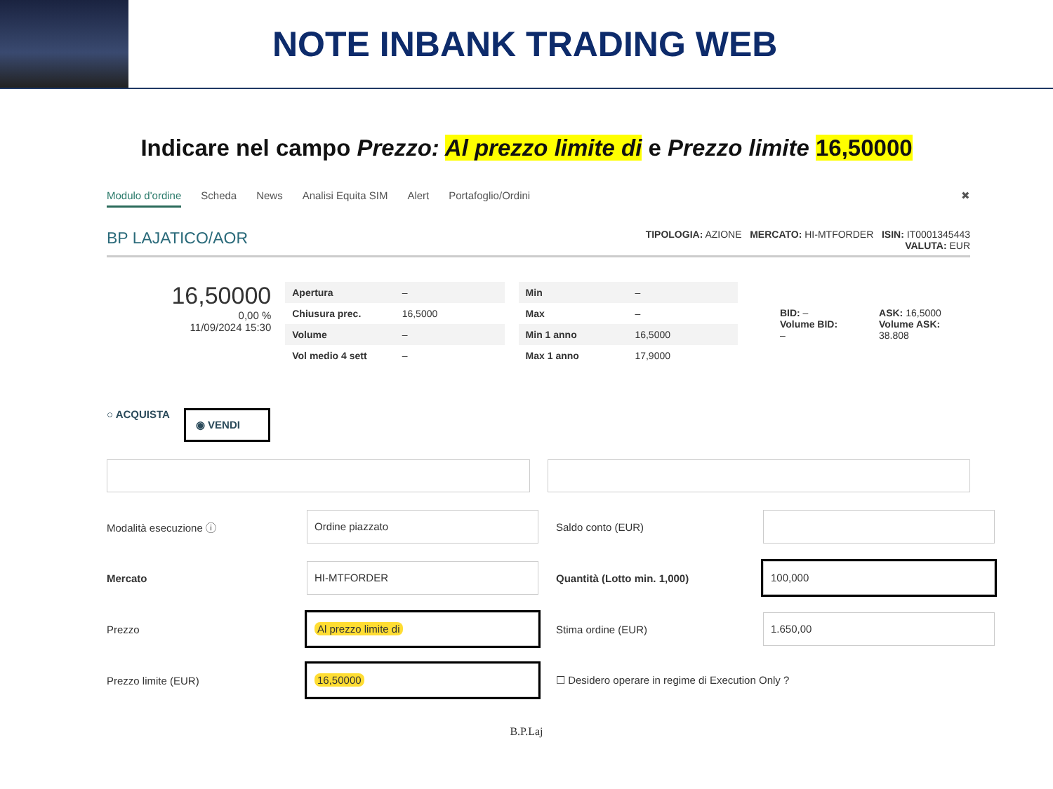NOTE INBANK TRADING WEB
Indicare nel campo Prezzo: Al prezzo limite di e Prezzo limite 16,50000
Modulo d'ordine Scheda News Analisi Equita SIM Alert Portafoglio/Ordini ✖
BP LAJATICO/AOR TIPOLOGIA: AZIONE MERCATO: HI-MTFORDER ISIN: IT0001345443
VALUTA: EUR
16,50000
0,00 %
11/09/2024 15:30
| Apertura | – |
| Chiusura prec. | 16,5000 |
| Volume | – |
| Vol medio 4 sett | – |
| Min | – |
| Max | – |
| Min 1 anno | 16,5000 |
| Max 1 anno | 17,9000 |
BID: –
Volume BID: –
ASK: 16,5000
Volume ASK: 38.808
○ ACQUISTA ◉ VENDI
Modalità esecuzione ⓘ
Ordine piazzato
Saldo conto (EUR)
Mercato
HI-MTFORDER
Quantità (Lotto min. 1,000)
100,000
Prezzo
Al prezzo limite di
Stima ordine (EUR)
1.650,00
Prezzo limite (EUR)
16,50000
☐ Desidero operare in regime di Execution Only ?
B.P.Laj